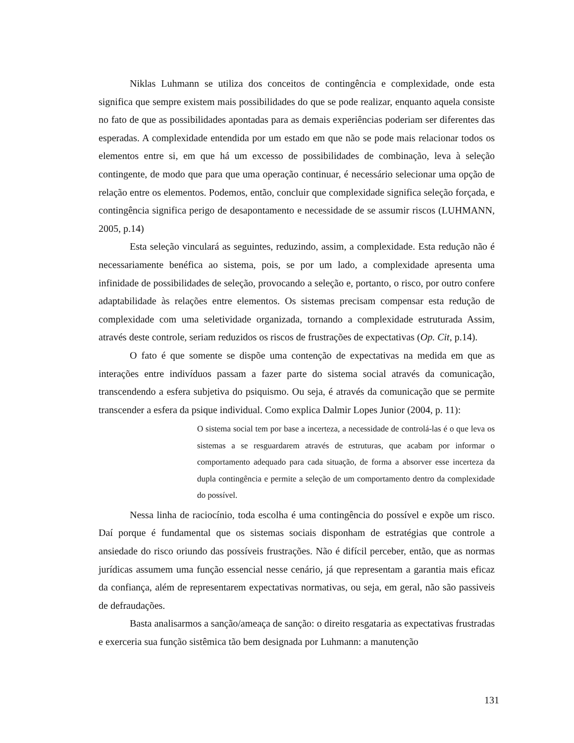Niklas Luhmann se utiliza dos conceitos de contingência e complexidade, onde esta significa que sempre existem mais possibilidades do que se pode realizar, enquanto aquela consiste no fato de que as possibilidades apontadas para as demais experiências poderiam ser diferentes das esperadas. A complexidade entendida por um estado em que não se pode mais relacionar todos os elementos entre si, em que há um excesso de possibilidades de combinação, leva à seleção contingente, de modo que para que uma operação continuar, é necessário selecionar uma opção de relação entre os elementos. Podemos, então, concluir que complexidade significa seleção forçada, e contingência significa perigo de desapontamento e necessidade de se assumir riscos (LUHMANN, 2005, p.14)
Esta seleção vinculará as seguintes, reduzindo, assim, a complexidade. Esta redução não é necessariamente benéfica ao sistema, pois, se por um lado, a complexidade apresenta uma infinidade de possibilidades de seleção, provocando a seleção e, portanto, o risco, por outro confere adaptabilidade às relações entre elementos. Os sistemas precisam compensar esta redução de complexidade com uma seletividade organizada, tornando a complexidade estruturada Assim, através deste controle, seriam reduzidos os riscos de frustrações de expectativas (Op. Cit, p.14).
O fato é que somente se dispõe uma contenção de expectativas na medida em que as interações entre indivíduos passam a fazer parte do sistema social através da comunicação, transcendendo a esfera subjetiva do psiquismo. Ou seja, é através da comunicação que se permite transcender a esfera da psique individual. Como explica Dalmir Lopes Junior (2004, p. 11):
O sistema social tem por base a incerteza, a necessidade de controlá-las é o que leva os sistemas a se resguardarem através de estruturas, que acabam por informar o comportamento adequado para cada situação, de forma a absorver esse incerteza da dupla contingência e permite a seleção de um comportamento dentro da complexidade do possível.
Nessa linha de raciocínio, toda escolha é uma contingência do possível e expõe um risco. Daí porque é fundamental que os sistemas sociais disponham de estratégias que controle a ansiedade do risco oriundo das possíveis frustrações. Não é difícil perceber, então, que as normas jurídicas assumem uma função essencial nesse cenário, já que representam a garantia mais eficaz da confiança, além de representarem expectativas normativas, ou seja, em geral, não são passiveis de defraudações.
Basta analisarmos a sanção/ameaça de sanção: o direito resgataria as expectativas frustradas e exerceria sua função sistêmica tão bem designada por Luhmann: a manutenção
131